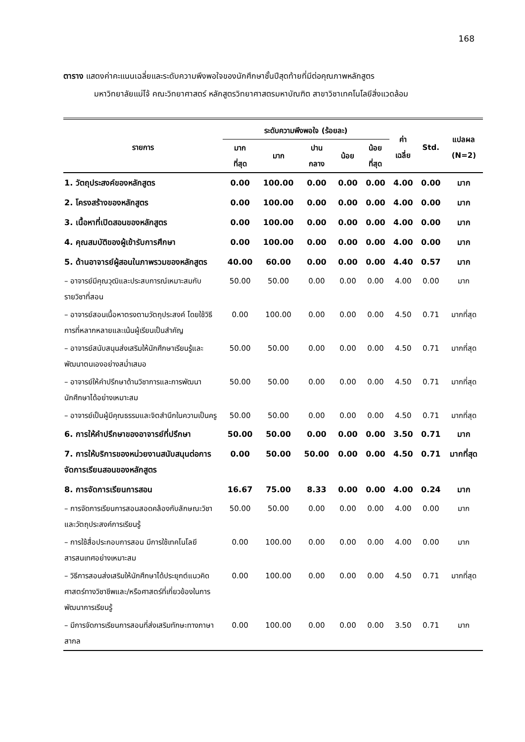168
ตาราง แสดงค่าคะแนนเฉลี่ยและระดับความพึงพอใจของนักศึกษาชั้นปีสุดท้ายที่มีต่อคุณภาพหลักสูตร
มหาวิทยาลัยแม่โจ้ คณะวิทยาศาสตร์ หลักสูตรวิทยาศาสตรมหาบัณฑิต สาขาวิชาเทคโนโลยีสิ่งแวดล้อม
| รายการ | ระดับความพึงพอใจ (ร้อยละ) | | | | | ค่า เฉลี่ย | Std. | แปลผล (N=2) |
| --- | --- | --- | --- | --- | --- | --- | --- | --- |
| | มาก ที่สุด | มาก | ปาน กลาง | น้อย | น้อย ที่สุด | | | |
| 1. วัตถุประสงค์ของหลักสูตร | 0.00 | 100.00 | 0.00 | 0.00 | 0.00 | 4.00 | 0.00 | มาก |
| 2. โครงสร้างของหลักสูตร | 0.00 | 100.00 | 0.00 | 0.00 | 0.00 | 4.00 | 0.00 | มาก |
| 3. เนื้อหาที่เปิดสอนของหลักสูตร | 0.00 | 100.00 | 0.00 | 0.00 | 0.00 | 4.00 | 0.00 | มาก |
| 4. คุณสมบัติของผู้เข้ารับการศึกษา | 0.00 | 100.00 | 0.00 | 0.00 | 0.00 | 4.00 | 0.00 | มาก |
| 5. ด้านอาจารย์ผู้สอนในภาพรวมของหลักสูตร | 40.00 | 60.00 | 0.00 | 0.00 | 0.00 | 4.40 | 0.57 | มาก |
| – อาจารย์มีคุณวุฒิและประสบการณ์เหมาะสมกับรายวิชาที่สอน | 50.00 | 50.00 | 0.00 | 0.00 | 0.00 | 4.00 | 0.00 | มาก |
| – อาจารย์สอนเนื้อหาตรงตามวัตถุประสงค์ โดยใช้วิธีการที่หลากหลายและเน้นผู้เรียนเป็นสำคัญ | 0.00 | 100.00 | 0.00 | 0.00 | 0.00 | 4.50 | 0.71 | มากที่สุด |
| – อาจารย์สนับสนุนส่งเสริมให้นักศึกษาเรียนรู้และพัฒนาตนเองอย่างสม่ำเสมอ | 50.00 | 50.00 | 0.00 | 0.00 | 0.00 | 4.50 | 0.71 | มากที่สุด |
| – อาจารย์ให้คำปรึกษาด้านวิชาการและการพัฒนานักศึกษาได้อย่างเหมาะสม | 50.00 | 50.00 | 0.00 | 0.00 | 0.00 | 4.50 | 0.71 | มากที่สุด |
| – อาจารย์เป็นผู้มีคุณธรรมและจิตสำนึกในความเป็นครู | 50.00 | 50.00 | 0.00 | 0.00 | 0.00 | 4.50 | 0.71 | มากที่สุด |
| 6. การให้คำปรึกษาของอาจารย์ที่ปรึกษา | 50.00 | 50.00 | 0.00 | 0.00 | 0.00 | 3.50 | 0.71 | มาก |
| 7. การให้บริการของหน่วยงานสนับสนุนต่อการจัดการเรียนสอนของหลักสูตร | 0.00 | 50.00 | 50.00 | 0.00 | 0.00 | 4.50 | 0.71 | มากที่สุด |
| 8. การจัดการเรียนการสอน | 16.67 | 75.00 | 8.33 | 0.00 | 0.00 | 4.00 | 0.24 | มาก |
| – การจัดการเรียนการสอนสอดคล้องกับลักษณะวิชาและวัตถุประสงค์การเรียนรู้ | 50.00 | 50.00 | 0.00 | 0.00 | 0.00 | 4.00 | 0.00 | มาก |
| – การใช้สื่อประกอบการสอน มีการใช้เทคโนโลยีสารสนเทศอย่างเหมาะสม | 0.00 | 100.00 | 0.00 | 0.00 | 0.00 | 4.00 | 0.00 | มาก |
| – วิธีการสอนส่งเสริมให้นักศึกษาได้ประยุกต์แนวคิดศาสตร์ทางวิชาชีพและ/หรือศาสตร์ที่เกี่ยวข้องในการพัฒนาการเรียนรู้ | 0.00 | 100.00 | 0.00 | 0.00 | 0.00 | 4.50 | 0.71 | มากที่สุด |
| – มีการจัดการเรียนการสอนที่ส่งเสริมทักษะทางภาษาสากล | 0.00 | 100.00 | 0.00 | 0.00 | 0.00 | 3.50 | 0.71 | มาก |